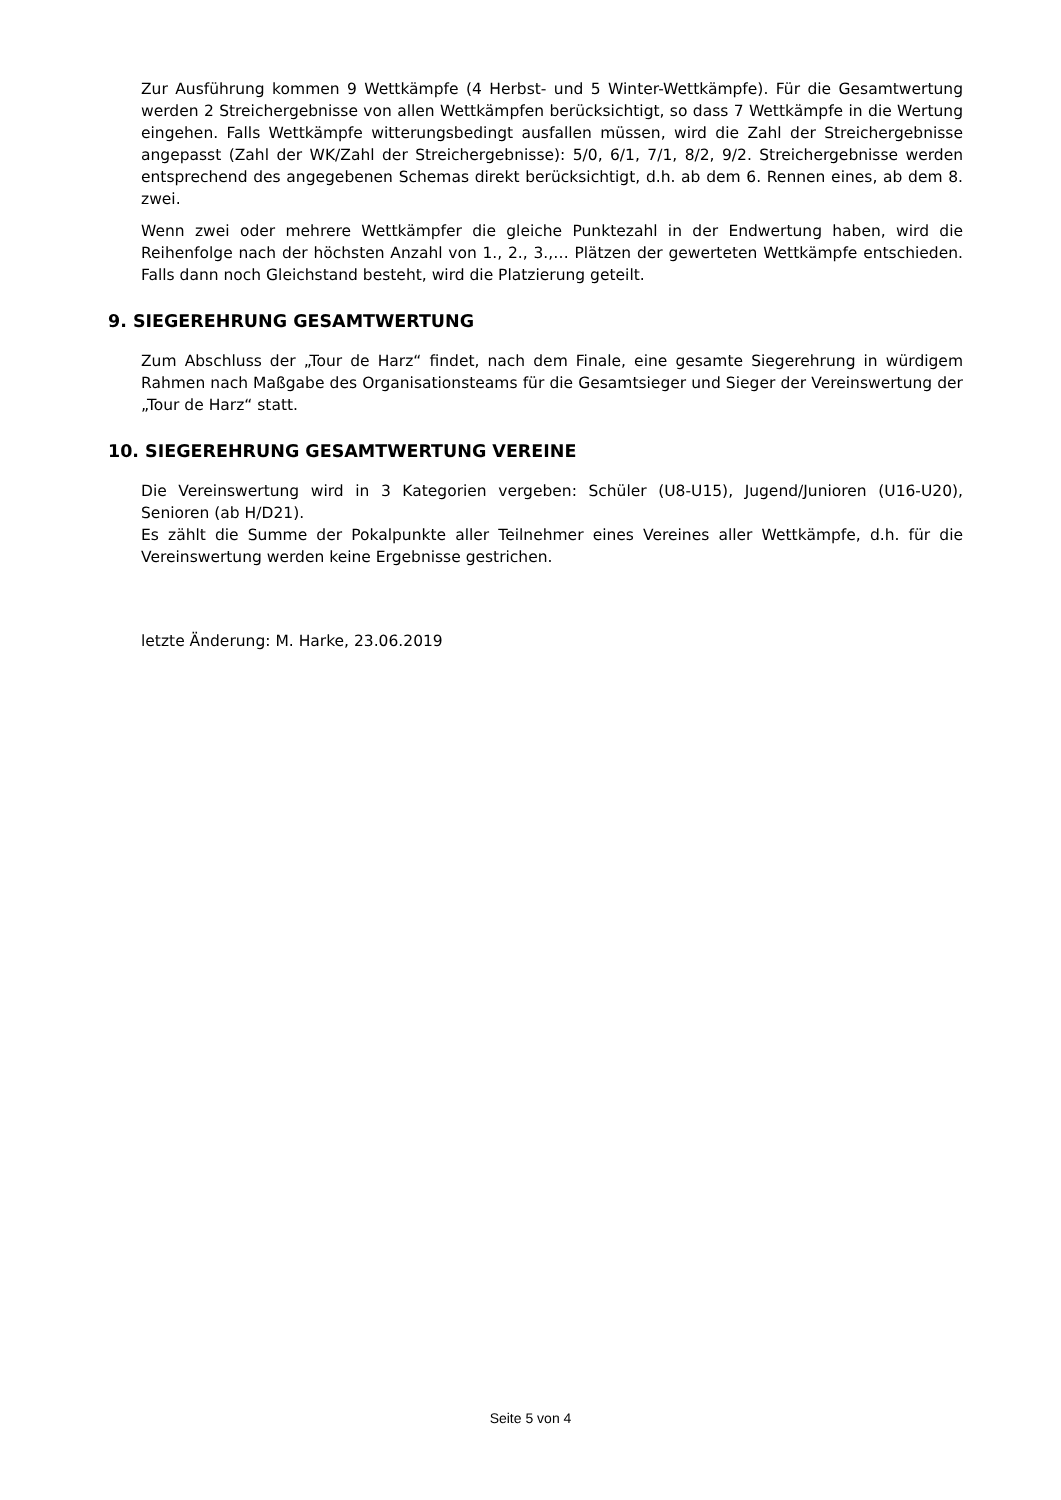Zur Ausführung kommen 9 Wettkämpfe (4 Herbst- und 5 Winter-Wettkämpfe). Für die Gesamtwertung werden 2 Streichergebnisse von allen Wettkämpfen berücksichtigt, so dass 7 Wettkämpfe in die Wertung eingehen. Falls Wettkämpfe witterungsbedingt ausfallen müssen, wird die Zahl der Streichergebnisse angepasst (Zahl der WK/Zahl der Streichergebnisse): 5/0, 6/1, 7/1, 8/2, 9/2. Streichergebnisse werden entsprechend des angegebenen Schemas direkt berücksichtigt, d.h. ab dem 6. Rennen eines, ab dem 8. zwei.
Wenn zwei oder mehrere Wettkämpfer die gleiche Punktezahl in der Endwertung haben, wird die Reihenfolge nach der höchsten Anzahl von 1., 2., 3.,… Plätzen der gewerteten Wettkämpfe entschieden. Falls dann noch Gleichstand besteht, wird die Platzierung geteilt.
9. SIEGEREHRUNG GESAMTWERTUNG
Zum Abschluss der „Tour de Harz“ findet, nach dem Finale, eine gesamte Siegerehrung in würdigem Rahmen nach Maßgabe des Organisationsteams für die Gesamtsieger und Sieger der Vereinswertung der „Tour de Harz“ statt.
10. SIEGEREHRUNG GESAMTWERTUNG VEREINE
Die Vereinswertung wird in 3 Kategorien vergeben: Schüler (U8-U15), Jugend/Junioren (U16-U20), Senioren (ab H/D21).
Es zählt die Summe der Pokalpunkte aller Teilnehmer eines Vereines aller Wettkämpfe, d.h. für die Vereinswertung werden keine Ergebnisse gestrichen.
letzte Änderung: M. Harke, 23.06.2019
Seite 5 von 4